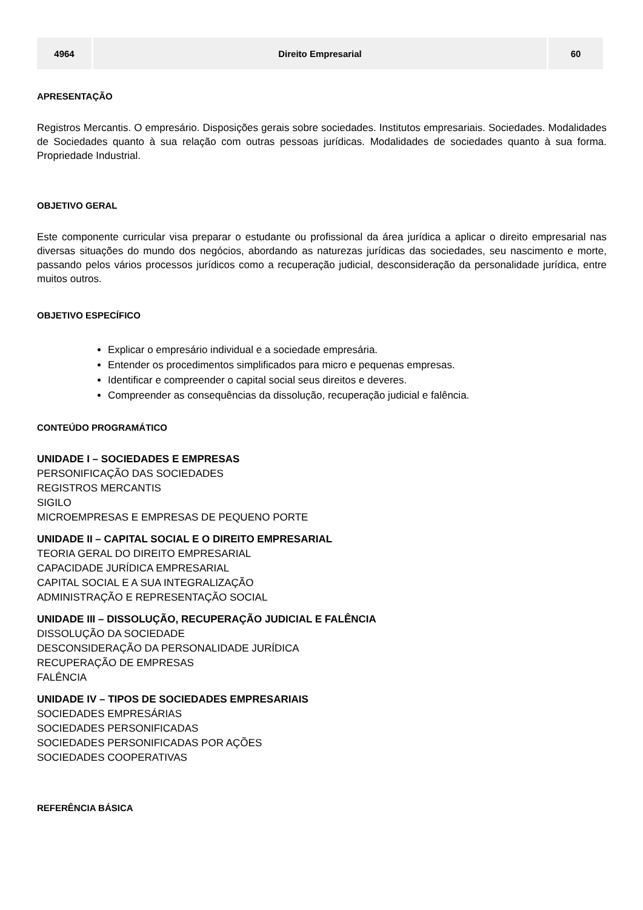| 4964 | Direito Empresarial | 60 |
APRESENTAÇÃO
Registros Mercantis. O empresário. Disposições gerais sobre sociedades. Institutos empresariais. Sociedades. Modalidades de Sociedades quanto à sua relação com outras pessoas jurídicas. Modalidades de sociedades quanto à sua forma. Propriedade Industrial.
OBJETIVO GERAL
Este componente curricular visa preparar o estudante ou profissional da área jurídica a aplicar o direito empresarial nas diversas situações do mundo dos negócios, abordando as naturezas jurídicas das sociedades, seu nascimento e morte, passando pelos vários processos jurídicos como a recuperação judicial, desconsideração da personalidade jurídica, entre muitos outros.
OBJETIVO ESPECÍFICO
Explicar o empresário individual e a sociedade empresária.
Entender os procedimentos simplificados para micro e pequenas empresas.
Identificar e compreender o capital social seus direitos e deveres.
Compreender as consequências da dissolução, recuperação judicial e falência.
CONTEÚDO PROGRAMÁTICO
UNIDADE I – SOCIEDADES E EMPRESAS
PERSONIFICAÇÃO DAS SOCIEDADES
REGISTROS MERCANTIS
SIGILO
MICROEMPRESAS E EMPRESAS DE PEQUENO PORTE
UNIDADE II – CAPITAL SOCIAL E O DIREITO EMPRESARIAL
TEORIA GERAL DO DIREITO EMPRESARIAL
CAPACIDADE JURÍDICA EMPRESARIAL
CAPITAL SOCIAL E A SUA INTEGRALIZAÇÃO
ADMINISTRAÇÃO E REPRESENTAÇÃO SOCIAL
UNIDADE III – DISSOLUÇÃO, RECUPERAÇÃO JUDICIAL E FALÊNCIA
DISSOLUÇÃO DA SOCIEDADE
DESCONSIDERAÇÃO DA PERSONALIDADE JURÍDICA
RECUPERAÇÃO DE EMPRESAS
FALÊNCIA
UNIDADE IV – TIPOS DE SOCIEDADES EMPRESARIAIS
SOCIEDADES EMPRESÁRIAS
SOCIEDADES PERSONIFICADAS
SOCIEDADES PERSONIFICADAS POR AÇÕES
SOCIEDADES COOPERATIVAS
REFERÊNCIA BÁSICA